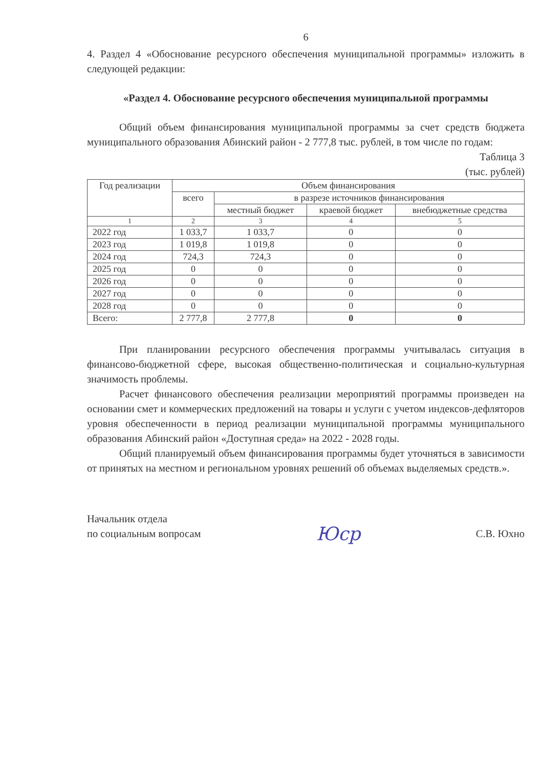6
4. Раздел 4 «Обоснование ресурсного обеспечения муниципальной программы» изложить в следующей редакции:
«Раздел 4. Обоснование ресурсного обеспечения муниципальной программы
Общий объем финансирования муниципальной программы за счет средств бюджета муниципального образования Абинский район - 2 777,8 тыс. рублей, в том числе по годам:
Таблица 3
(тыс. рублей)
| Год реализации | Объем финансирования | | | |
| --- | --- | --- | --- | --- |
| | всего | в разрезе источников финансирования | | |
| | | местный бюджет | краевой бюджет | внебюджетные средства |
| 1 | 2 | 3 | 4 | 5 |
| 2022 год | 1 033,7 | 1 033,7 | 0 | 0 |
| 2023 год | 1 019,8 | 1 019,8 | 0 | 0 |
| 2024 год | 724,3 | 724,3 | 0 | 0 |
| 2025 год | 0 | 0 | 0 | 0 |
| 2026 год | 0 | 0 | 0 | 0 |
| 2027 год | 0 | 0 | 0 | 0 |
| 2028 год | 0 | 0 | 0 | 0 |
| Всего: | 2 777,8 | 2 777,8 | 0 | 0 |
При планировании ресурсного обеспечения программы учитывалась ситуация в финансово-бюджетной сфере, высокая общественно-политическая и социально-культурная значимость проблемы.
Расчет финансового обеспечения реализации мероприятий программы произведен на основании смет и коммерческих предложений на товары и услуги с учетом индексов-дефляторов уровня обеспеченности в период реализации муниципальной программы муниципального образования Абинский район «Доступная среда» на 2022 - 2028 годы.
Общий планируемый объем финансирования программы будет уточняться в зависимости от принятых на местном и региональном уровнях решений об объемах выделяемых средств.».
Начальник отдела
по социальным вопросам
Юср
С.В. Юхно